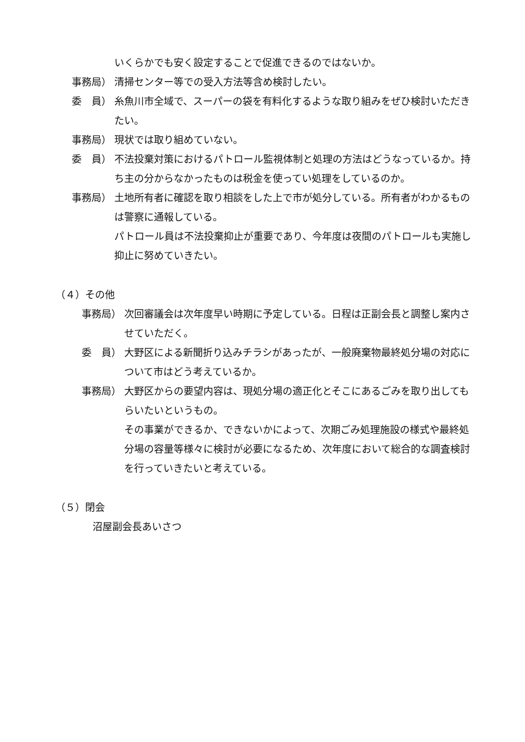いくらかでも安く設定することで促進できるのではないか。
事務局） 清掃センター等での受入方法等含め検討したい。
委　員） 糸魚川市全域で、スーパーの袋を有料化するような取り組みをぜひ検討いただきたい。
事務局） 現状では取り組めていない。
委　員） 不法投棄対策におけるパトロール監視体制と処理の方法はどうなっているか。持ち主の分からなかったものは税金を使ってい処理をしているのか。
事務局） 土地所有者に確認を取り相談をした上で市が処分している。所有者がわかるものは警察に通報している。
パトロール員は不法投棄抑止が重要であり、今年度は夜間のパトロールも実施し抑止に努めていきたい。
（４）その他
事務局） 次回審議会は次年度早い時期に予定している。日程は正副会長と調整し案内させていただく。
委　員） 大野区による新聞折り込みチラシがあったが、一般廃棄物最終処分場の対応について市はどう考えているか。
事務局） 大野区からの要望内容は、現処分場の適正化とそこにあるごみを取り出してもらいたいというもの。
その事業ができるか、できないかによって、次期ごみ処理施設の様式や最終処分場の容量等様々に検討が必要になるため、次年度において総合的な調査検討を行っていきたいと考えている。
（５）閉会
沼屋副会長あいさつ